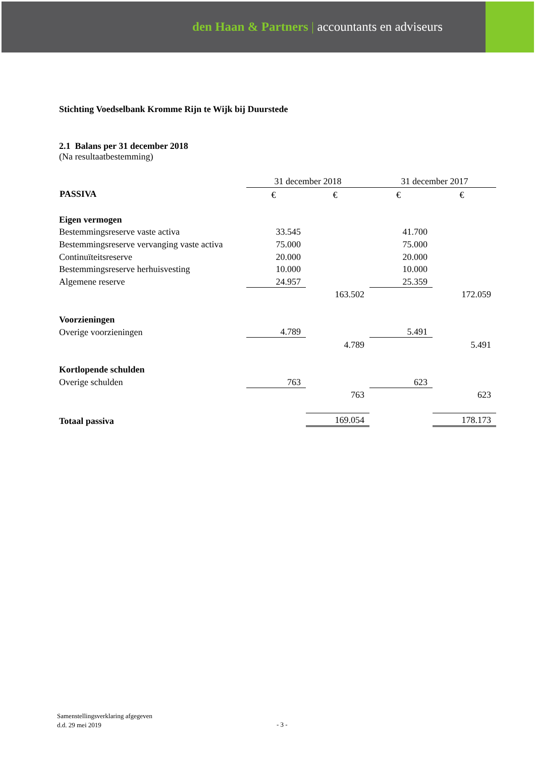den Haan & Partners | accountants en adviseurs
Stichting Voedselbank Kromme Rijn te Wijk bij Duurstede
2.1 Balans per 31 december 2018
(Na resultaatbestemming)
| | 31 december 2018 | | 31 december 2017 | |
| PASSIVA | € | € | € | € |
| Eigen vermogen | | | | |
| Bestemmingsreserve vaste activa | 33.545 | | 41.700 | |
| Bestemmingsreserve vervanging vaste activa | 75.000 | | 75.000 | |
| Continuïteitsreserve | 20.000 | | 20.000 | |
| Bestemmingsreserve herhuisvesting | 10.000 | | 10.000 | |
| Algemene reserve | 24.957 | | 25.359 | |
| | | 163.502 | | 172.059 |
| Voorzieningen | | | | |
| Overige voorzieningen | 4.789 | | 5.491 | |
| | | 4.789 | | 5.491 |
| Kortlopende schulden | | | | |
| Overige schulden | 763 | | 623 | |
| | | 763 | | 623 |
| Totaal passiva | | 169.054 | | 178.173 |
Samenstellingsverklaring afgegeven
d.d. 29 mei 2019
- 3 -